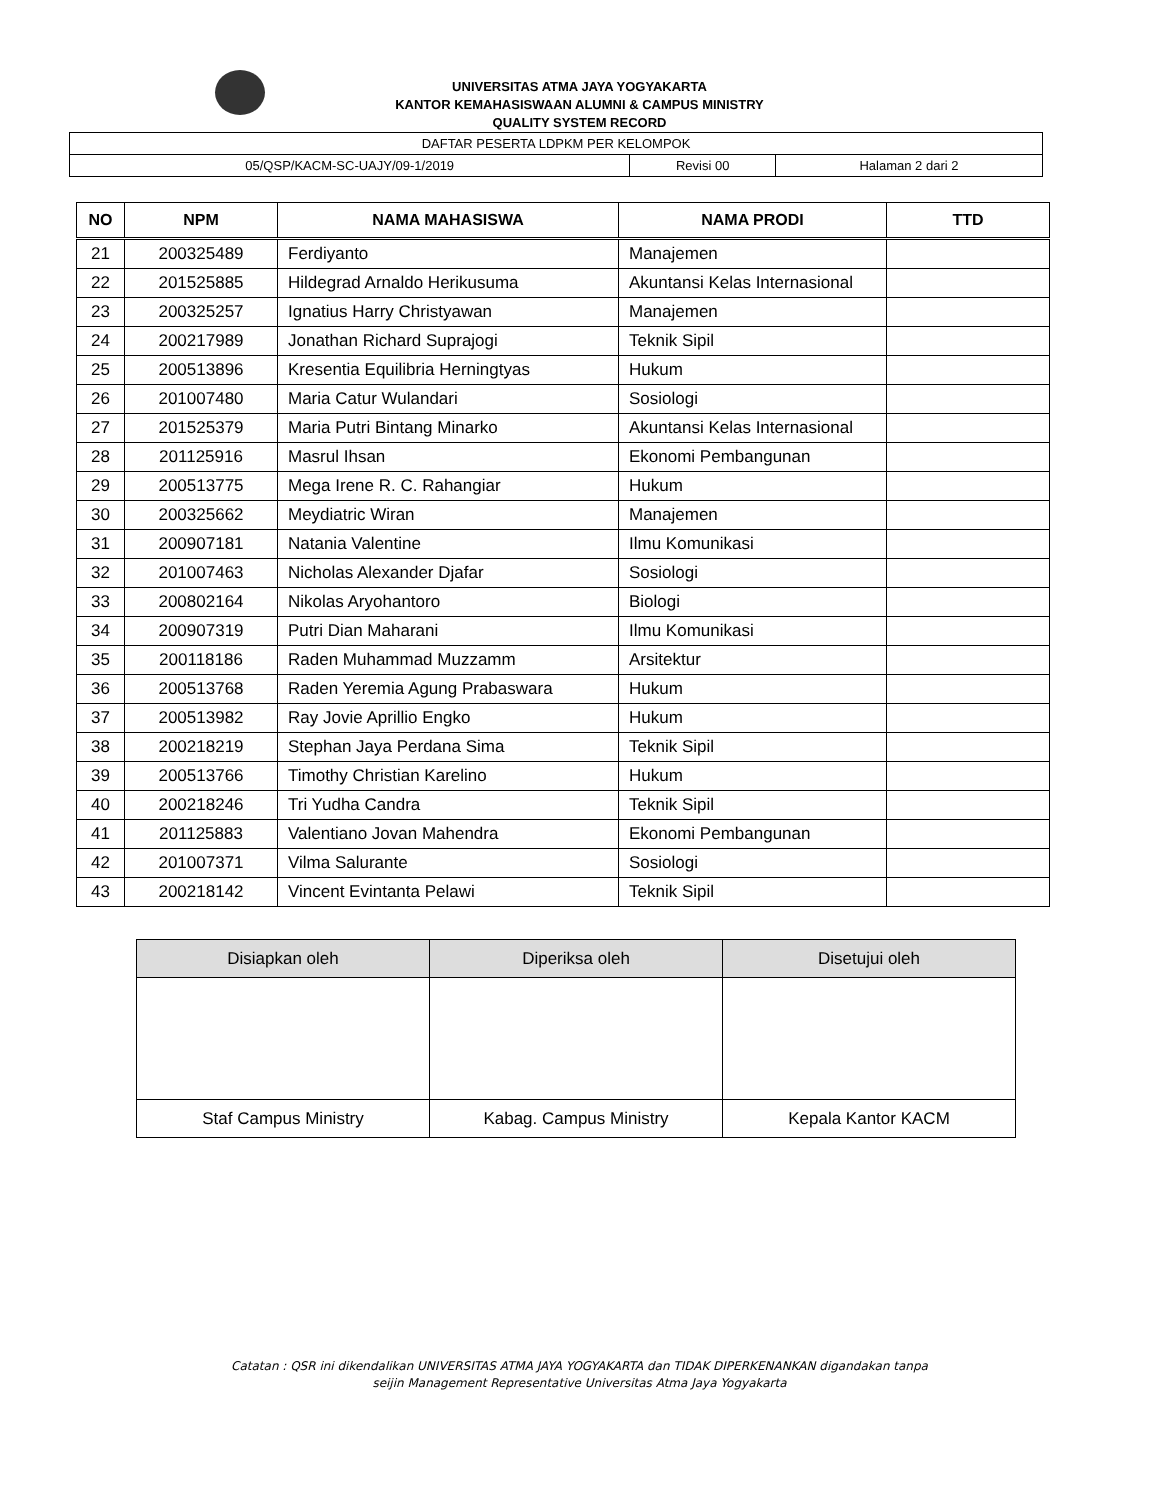UNIVERSITAS ATMA JAYA YOGYAKARTA
KANTOR KEMAHASISWAAN ALUMNI & CAMPUS MINISTRY
QUALITY SYSTEM RECORD
| DAFTAR PESERTA LDPKM PER KELOMPOK | | |
| 05/QSP/KACM-SC-UAJY/09-1/2019 | Revisi 00 | Halaman 2 dari 2 |
| NO | NPM | NAMA MAHASISWA | NAMA PRODI | TTD |
| --- | --- | --- | --- | --- |
| 21 | 200325489 | Ferdiyanto | Manajemen | |
| 22 | 201525885 | Hildegrad Arnaldo Herikusuma | Akuntansi Kelas Internasional | |
| 23 | 200325257 | Ignatius Harry Christyawan | Manajemen | |
| 24 | 200217989 | Jonathan Richard Suprajogi | Teknik Sipil | |
| 25 | 200513896 | Kresentia Equilibria Herningtyas | Hukum | |
| 26 | 201007480 | Maria Catur Wulandari | Sosiologi | |
| 27 | 201525379 | Maria Putri Bintang Minarko | Akuntansi Kelas Internasional | |
| 28 | 201125916 | Masrul Ihsan | Ekonomi Pembangunan | |
| 29 | 200513775 | Mega Irene R. C. Rahangiar | Hukum | |
| 30 | 200325662 | Meydiatric Wiran | Manajemen | |
| 31 | 200907181 | Natania Valentine | Ilmu Komunikasi | |
| 32 | 201007463 | Nicholas Alexander Djafar | Sosiologi | |
| 33 | 200802164 | Nikolas Aryohantoro | Biologi | |
| 34 | 200907319 | Putri Dian Maharani | Ilmu Komunikasi | |
| 35 | 200118186 | Raden Muhammad Muzzamm | Arsitektur | |
| 36 | 200513768 | Raden Yeremia Agung Prabaswara | Hukum | |
| 37 | 200513982 | Ray Jovie Aprillio Engko | Hukum | |
| 38 | 200218219 | Stephan Jaya Perdana Sima | Teknik Sipil | |
| 39 | 200513766 | Timothy Christian Karelino | Hukum | |
| 40 | 200218246 | Tri Yudha Candra | Teknik Sipil | |
| 41 | 201125883 | Valentiano Jovan Mahendra | Ekonomi Pembangunan | |
| 42 | 201007371 | Vilma Salurante | Sosiologi | |
| 43 | 200218142 | Vincent Evintanta Pelawi | Teknik Sipil | |
| Disiapkan oleh | Diperiksa oleh | Disetujui oleh |
| Staf Campus Ministry | Kabag. Campus Ministry | Kepala Kantor KACM |
Catatan : QSR ini dikendalikan UNIVERSITAS ATMA JAYA YOGYAKARTA dan TIDAK DIPERKENANKAN digandakan tanpa
seijin Management Representative Universitas Atma Jaya Yogyakarta